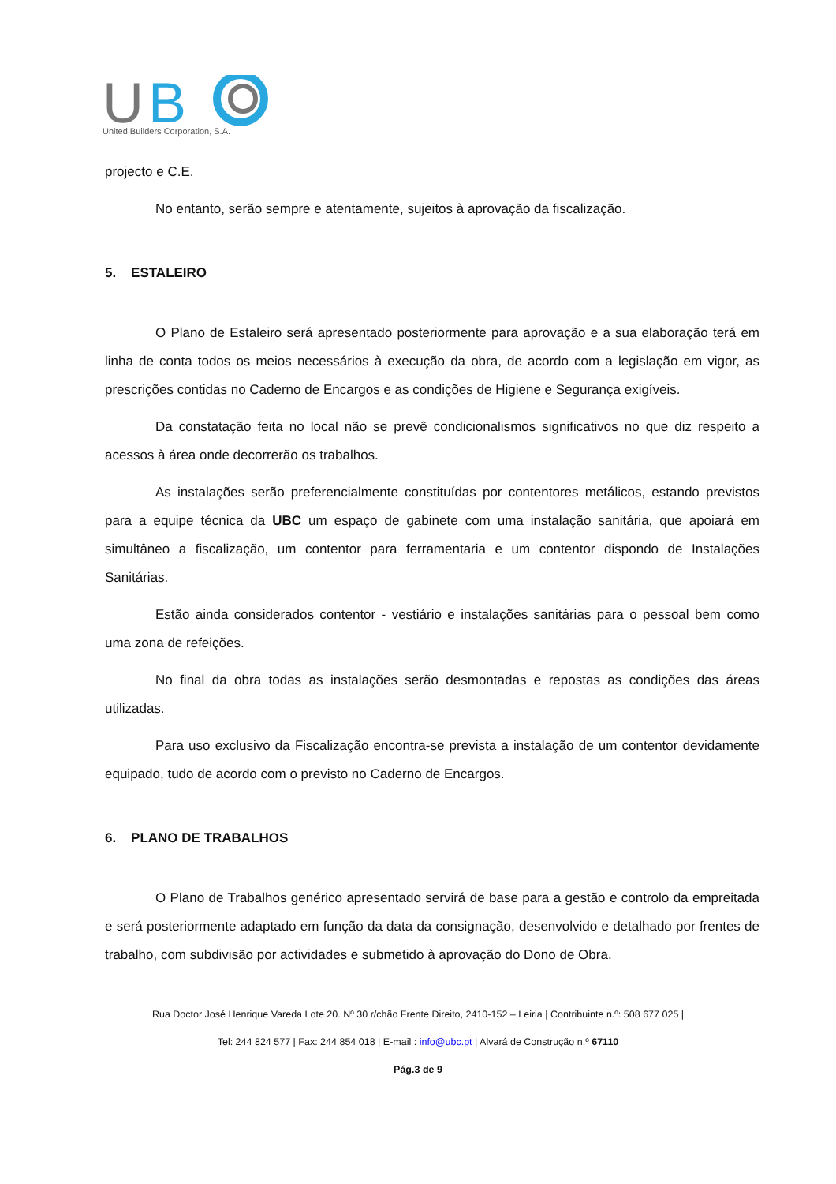U
B
United Builders Corporation, S.A.
projecto e C.E.
No entanto, serão sempre e atentamente, sujeitos à aprovação da fiscalização.
5. ESTALEIRO
O Plano de Estaleiro será apresentado posteriormente para aprovação e a sua elaboração terá em linha de conta todos os meios necessários à execução da obra, de acordo com a legislação em vigor, as prescrições contidas no Caderno de Encargos e as condições de Higiene e Segurança exigíveis.
Da constatação feita no local não se prevê condicionalismos significativos no que diz respeito a acessos à área onde decorrerão os trabalhos.
As instalações serão preferencialmente constituídas por contentores metálicos, estando previstos para a equipe técnica da UBC um espaço de gabinete com uma instalação sanitária, que apoiará em simultâneo a fiscalização, um contentor para ferramentaria e um contentor dispondo de Instalações Sanitárias.
Estão ainda considerados contentor - vestiário e instalações sanitárias para o pessoal bem como uma zona de refeições.
No final da obra todas as instalações serão desmontadas e repostas as condições das áreas utilizadas.
Para uso exclusivo da Fiscalização encontra-se prevista a instalação de um contentor devidamente equipado, tudo de acordo com o previsto no Caderno de Encargos.
6. PLANO DE TRABALHOS
O Plano de Trabalhos genérico apresentado servirá de base para a gestão e controlo da empreitada e será posteriormente adaptado em função da data da consignação, desenvolvido e detalhado por frentes de trabalho, com subdivisão por actividades e submetido à aprovação do Dono de Obra.
Rua Doctor José Henrique Vareda Lote 20. Nº 30 r/chão Frente Direito, 2410-152 – Leiria | Contribuinte n.º: 508 677 025 |
Tel: 244 824 577 | Fax: 244 854 018 | E-mail : info@ubc.pt | Alvará de Construção n.º 67110
Pág.3 de 9